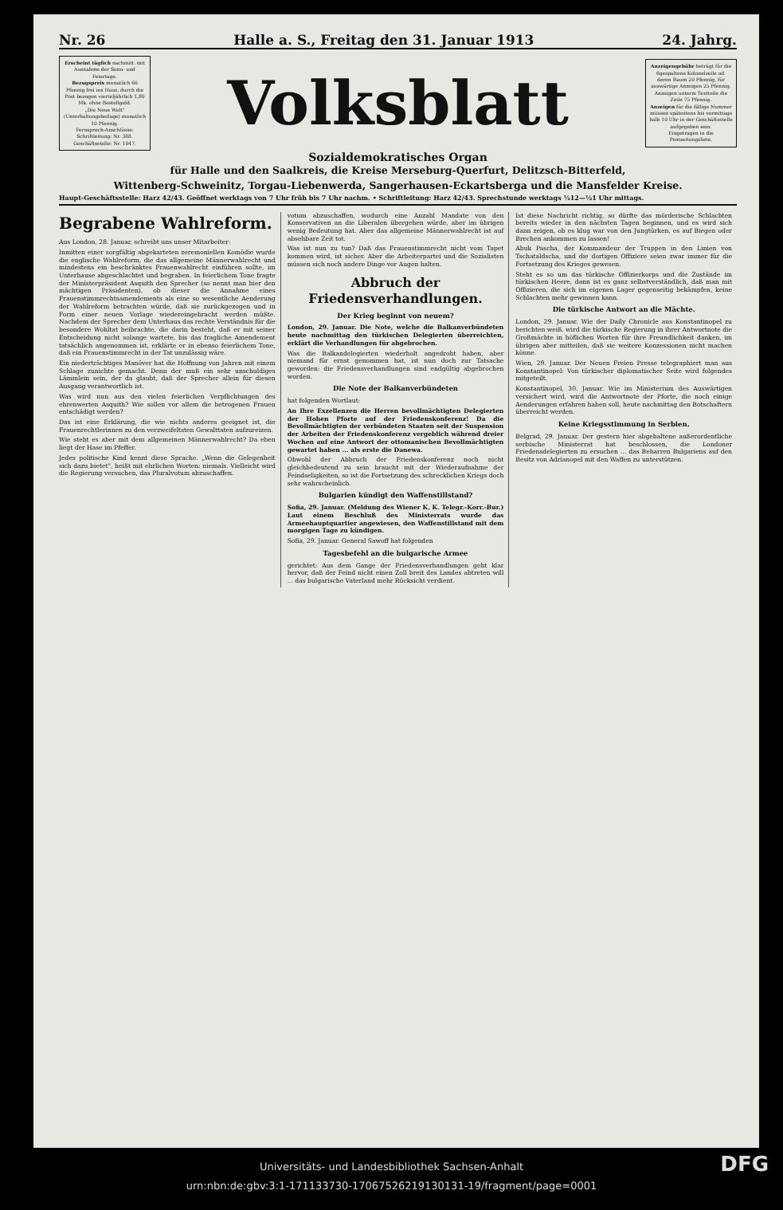Nr. 26 Halle a. S., Freitag den 31. Januar 1913 24. Jahrg.
Erscheint täglich nachmitt. mit Ausnahme der Sonn- und Feiertage.
Bezugspreis monatlich 60 Pfennig frei ins Haus, durch die Post bezogen vierteljährlich 1,80 Mk. ohne Bestellgeld.
„Die Neue Welt" (Unterhaltungsbeilage) monatlich 10 Pfennig.
Fernsprech-Anschlüsse: Schriftleitung: Nr. 388. Geschäftsstelle: Nr. 1047.
Volksblatt
Anzeigengebühr beträgt für die 6gespaltene Kolonelzeile od. deren Raum 20 Pfennig, für auswärtige Anzeigen 25 Pfennig. Anzeigen unterm Textteile die Zeile 75 Pfennig.
Anzeigen für die fällige Nummer müssen spätestens bis vormittags halb 10 Uhr in der Geschäftsstelle aufgegeben sein.
Eingetragen in die Postzeitungsliste.
Sozialdemokratisches Organ
für Halle und den Saalkreis, die Kreise Merseburg-Querfurt, Delitzsch-Bitterfeld,
Wittenberg-Schweinitz, Torgau-Liebenwerda, Sangerhausen-Eckartsberga und die Mansfelder Kreise.
Haupt-Geschäftsstelle: Harz 42/43. Geöffnet werktags von 7 Uhr früh bis 7 Uhr nachm. • Schriftleitung: Harz 42/43. Sprechstunde werktags ½12—½1 Uhr mittags.
Begrabene Wahlreform.
Aus London, 28. Januar, schreibt uns unser Mitarbeiter:
Inmitten einer sorgfältig abgekarteten zeremoniellen Komödie wurde die englische Wahlreform, die das allgemeine Männerwahlrecht und mindestens ein beschränktes Frauenwahlrecht einführen sollte, im Unterhause abgeschlachtet und begraben. In feierlichem Tone fragte der Ministerpräsident Asquith den Sprecher (so nennt man hier den mächtigen Präsidenten), ob dieser die Annahme eines Frauenstimmrechtsamendements als eine so wesentliche Aenderung der Wahlreform betrachten würde, daß sie zurückgezogen und in Form einer neuen Vorlage wiedereingebracht werden müßte. Nachdem der Sprecher dem Unterhaus das rechte Verständnis für die besondere Wohltat beibrachte, die darin besteht, daß er mit seiner Entscheidung nicht solange wartete, bis das fragliche Amendement tatsächlich angenommen ist, erklärte er in ebenso feierlichem Tone, daß ein Frauenstimmrecht in der Tat unzulässig wäre.
Ein niederträchtiges Manöver hat die Hoffnung von Jahren mit einem Schlage zunichte gemacht. Denn der muß ein sehr unschuldiges Lämmlein sein, der da glaubt, daß der Sprecher allein für diesen Ausgang verantwortlich ist.
Was wird nun aus den vielen feierlichen Verpflichtungen des ehrenwerten Asquith? Wie sollen vor allem die betrogenen Frauen entschädigt werden?
Das ist eine Erklärung, die wie nichts anderes geeignet ist, die Frauenrechtlerinnen zu den verzweifeltsten Gewalttaten aufzureizen.
Wie steht es aber mit dem allgemeinen Männerwahlrecht? Da eben liegt der Hase im Pfeffer.
Jedes politische Kind kennt diese Sprache. „Wenn die Gelegenheit sich dazu bietet", heißt mit ehrlichen Worten: niemals. Vielleicht wird die Regierung versuchen, das Pluralvotum abzuschaffen.
votum abzuschaffen, wodurch eine Anzahl Mandate von den Konservativen an die Liberalen übergehen würde, aber im übrigen wenig Bedeutung hat. Aber das allgemeine Männerwahlrecht ist auf absehbare Zeit tot.
Was ist nun zu tun? Daß das Frauenstimmrecht nicht vom Tapet kommen wird, ist sicher. Aber die Arbeiterpartei und die Sozialisten müssen sich noch andere Dinge vor Augen halten.
Abbruch der Friedensverhandlungen.
Der Krieg beginnt von neuem?
London, 29. Januar. Die Note, welche die Balkanverbündeten heute nachmittag den türkischen Delegierten überreichten, erklärt die Verhandlungen für abgebrochen.
Was die Balkandelegierten wiederholt angedroht haben, aber niemand für ernst genommen hat, ist nun doch zur Tatsache geworden: die Friedensverhandlungen sind endgültig abgebrochen worden.
Die Note der Balkanverbündeten
hat folgenden Wortlaut:
An Ihre Exzellenzen die Herren bevollmächtigten Delegierten der Hohen Pforte auf der Friedenskonferenz! Da die Bevollmächtigten der verbündeten Staaten seit der Suspension der Arbeiten der Friedenskonferenz vergeblich während dreier Wochen auf eine Antwort der ottomanischen Bevollmächtigten gewartet haben ... als erste die Danewa.
Obwohl der Abbruch der Friedenskonferenz noch nicht gleichbedeutend zu sein braucht mit der Wiederaufnahme der Feindseligkeiten, so ist die Fortsetzung des schrecklichen Kriegs doch sehr wahrscheinlich.
Bulgarien kündigt den Waffenstillstand?
Sofia, 29. Januar. (Meldung des Wiener K. K. Telegr.-Korr.-Bur.) Laut einem Beschluß des Ministerrats wurde das Armeehauptquartier angewiesen, den Waffenstillstand mit dem morgigen Tage zu kündigen.
Sofia, 29. Januar. General Sawoff hat folgenden
Tagesbefehl an die bulgarische Armee
gerichtet: Aus dem Gange der Friedensverhandlungen geht klar hervor, daß der Feind nicht einen Zoll breit des Landes abtreten will ... das bulgarische Vaterland mehr Rücksicht verdient.
Ist diese Nachricht richtig, so dürfte das mörderische Schlachten bereits wieder in den nächsten Tagen beginnen, und es wird sich dann zeigen, ob es klug war von den Jungtürken, es auf Biegen oder Brechen ankommen zu lassen!
Abuk Pascha, der Kommandeur der Truppen in den Linien von Tschataldscha, und die dortigen Offiziere seien zwar immer für die Fortsetzung des Krieges gewesen.
Steht es so um das türkische Offizierkorps und die Zustände im türkischen Heere, dann ist es ganz selbstverständlich, daß man mit Offizieren, die sich im eigenen Lager gegenseitig bekämpfen, keine Schlachten mehr gewinnen kann.
Die türkische Antwort an die Mächte.
London, 29. Januar. Wie der Daily Chronicle aus Konstantinopel zu berichten weiß, wird die türkische Regierung in ihrer Antwortnote die Großmächte in höflichen Worten für ihre Freundlichkeit danken, im übrigen aber mitteilen, daß sie weitere Konzessionen nicht machen könne.
Wien, 29. Januar. Der Neuen Freien Presse telegraphiert man aus Konstantinopel: Von türkischer diplomatischer Seite wird folgendes mitgeteilt.
Konstantinopel, 30. Januar. Wie im Ministerium des Auswärtigen versichert wird, wird die Antwortnote der Pforte, die noch einige Aenderungen erfahren haben soll, heute nachmittag den Botschaftern überreicht werden.
Keine Kriegsstimmung in Serbien.
Belgrad, 29. Januar. Der gestern hier abgehaltene außerordentliche serbische Ministerrat hat beschlossen, die Londoner Friedensdelegierten zu ersuchen ... das Beharren Bulgariens auf den Besitz von Adrianopel mit den Waffen zu unterstützen.
Universitäts- und Landesbibliothek Sachsen-Anhalt
urn:nbn:de:gbv:3:1-171133730-17067526219130131-19/fragment/page=0001 DFG